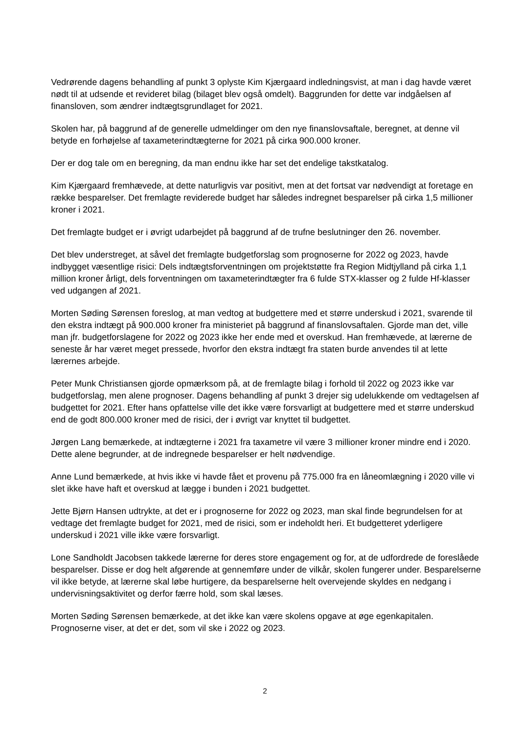Vedrørende dagens behandling af punkt 3 oplyste Kim Kjærgaard indledningsvist, at man i dag havde været nødt til at udsende et revideret bilag (bilaget blev også omdelt). Baggrunden for dette var indgåelsen af finansloven, som ændrer indtægtsgrundlaget for 2021.
Skolen har, på baggrund af de generelle udmeldinger om den nye finanslovsaftale, beregnet, at denne vil betyde en forhøjelse af taxameterindtægterne for 2021 på cirka 900.000 kroner.
Der er dog tale om en beregning, da man endnu ikke har set det endelige takstkatalog.
Kim Kjærgaard fremhævede, at dette naturligvis var positivt, men at det fortsat var nødvendigt at foretage en række besparelser. Det fremlagte reviderede budget har således indregnet besparelser på cirka 1,5 millioner kroner i 2021.
Det fremlagte budget er i øvrigt udarbejdet på baggrund af de trufne beslutninger den 26. november.
Det blev understreget, at såvel det fremlagte budgetforslag som prognoserne for 2022 og 2023, havde indbygget væsentlige risici: Dels indtægtsforventningen om projektstøtte fra Region Midtjylland på cirka 1,1 million kroner årligt, dels forventningen om taxameterindtægter fra 6 fulde STX-klasser og 2 fulde Hf-klasser ved udgangen af 2021.
Morten Søding Sørensen foreslog, at man vedtog at budgettere med et større underskud i 2021, svarende til den ekstra indtægt på 900.000 kroner fra ministeriet på baggrund af finanslovsaftalen. Gjorde man det, ville man jfr. budgetforslagene for 2022 og 2023 ikke her ende med et overskud. Han fremhævede, at lærerne de seneste år har været meget pressede, hvorfor den ekstra indtægt fra staten burde anvendes til at lette lærernes arbejde.
Peter Munk Christiansen gjorde opmærksom på, at de fremlagte bilag i forhold til 2022 og 2023 ikke var budgetforslag, men alene prognoser. Dagens behandling af punkt 3 drejer sig udelukkende om vedtagelsen af budgettet for 2021. Efter hans opfattelse ville det ikke være forsvarligt at budgettere med et større underskud end de godt 800.000 kroner med de risici, der i øvrigt var knyttet til budgettet.
Jørgen Lang bemærkede, at indtægterne i 2021 fra taxametre vil være 3 millioner kroner mindre end i 2020. Dette alene begrunder, at de indregnede besparelser er helt nødvendige.
Anne Lund bemærkede, at hvis ikke vi havde fået et provenu på 775.000 fra en låneomlægning i 2020 ville vi slet ikke have haft et overskud at lægge i bunden i 2021 budgettet.
Jette Bjørn Hansen udtrykte, at det er i prognoserne for 2022 og 2023, man skal finde begrundelsen for at vedtage det fremlagte budget for 2021, med de risici, som er indeholdt heri. Et budgetteret yderligere underskud i 2021 ville ikke være forsvarligt.
Lone Sandholdt Jacobsen takkede lærerne for deres store engagement og for, at de udfordrede de foreslåede besparelser. Disse er dog helt afgørende at gennemføre under de vilkår, skolen fungerer under. Besparelserne vil ikke betyde, at lærerne skal løbe hurtigere, da besparelserne helt overvejende skyldes en nedgang i undervisningsaktivitet og derfor færre hold, som skal læses.
Morten Søding Sørensen bemærkede, at det ikke kan være skolens opgave at øge egenkapitalen. Prognoserne viser, at det er det, som vil ske i 2022 og 2023.
2